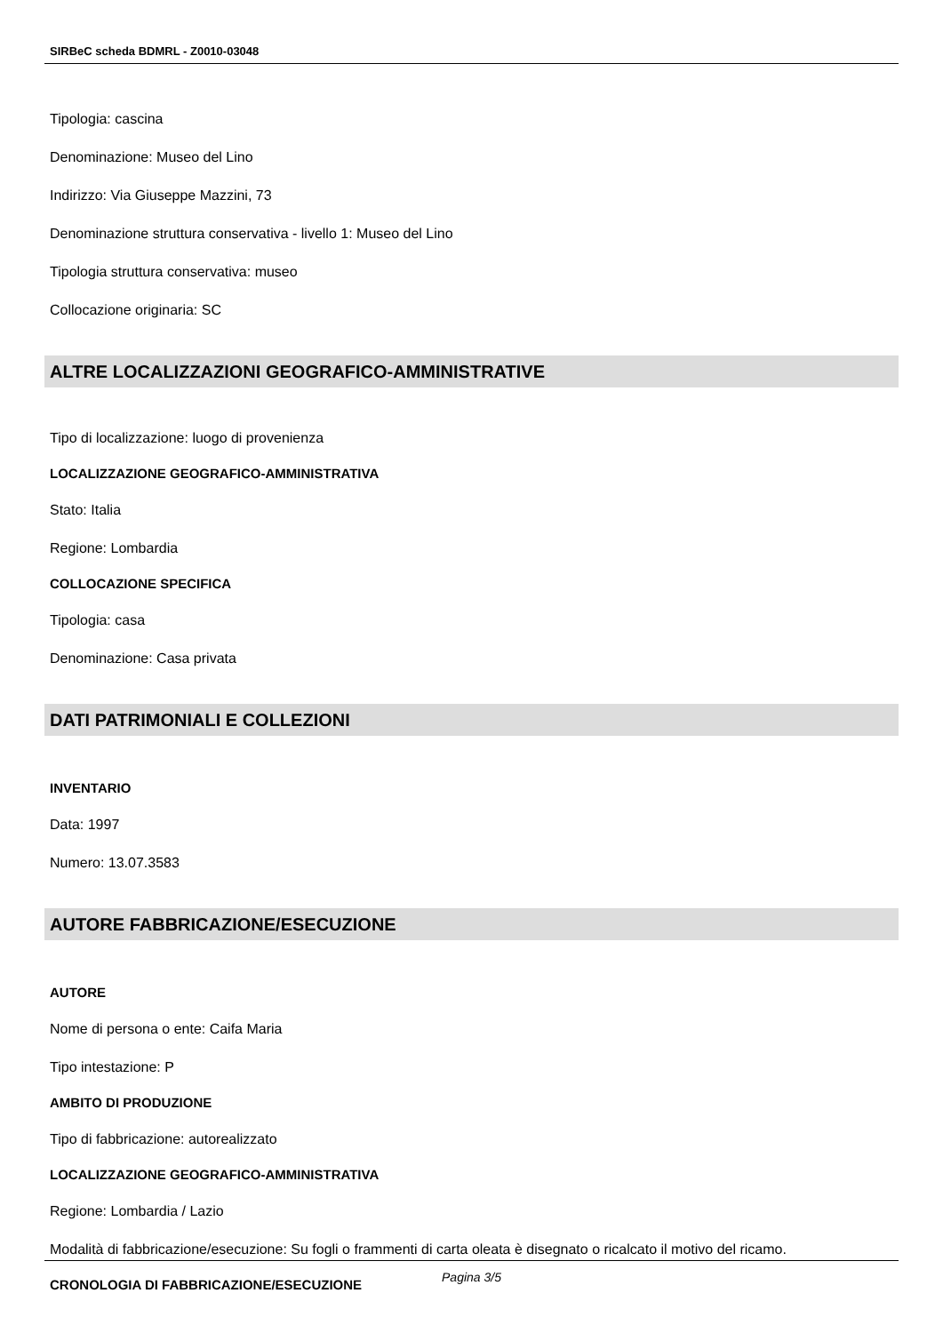SIRBeC scheda BDMRL - Z0010-03048
Tipologia: cascina
Denominazione: Museo del Lino
Indirizzo: Via Giuseppe Mazzini, 73
Denominazione struttura conservativa - livello 1: Museo del Lino
Tipologia struttura conservativa: museo
Collocazione originaria: SC
ALTRE LOCALIZZAZIONI GEOGRAFICO-AMMINISTRATIVE
Tipo di localizzazione: luogo di provenienza
LOCALIZZAZIONE GEOGRAFICO-AMMINISTRATIVA
Stato: Italia
Regione: Lombardia
COLLOCAZIONE SPECIFICA
Tipologia: casa
Denominazione: Casa privata
DATI PATRIMONIALI E COLLEZIONI
INVENTARIO
Data: 1997
Numero: 13.07.3583
AUTORE FABBRICAZIONE/ESECUZIONE
AUTORE
Nome di persona o ente: Caifa Maria
Tipo intestazione: P
AMBITO DI PRODUZIONE
Tipo di fabbricazione: autorealizzato
LOCALIZZAZIONE GEOGRAFICO-AMMINISTRATIVA
Regione: Lombardia / Lazio
Modalità di fabbricazione/esecuzione: Su fogli o frammenti di carta oleata è disegnato o ricalcato il motivo del ricamo.
CRONOLOGIA DI FABBRICAZIONE/ESECUZIONE
Pagina 3/5